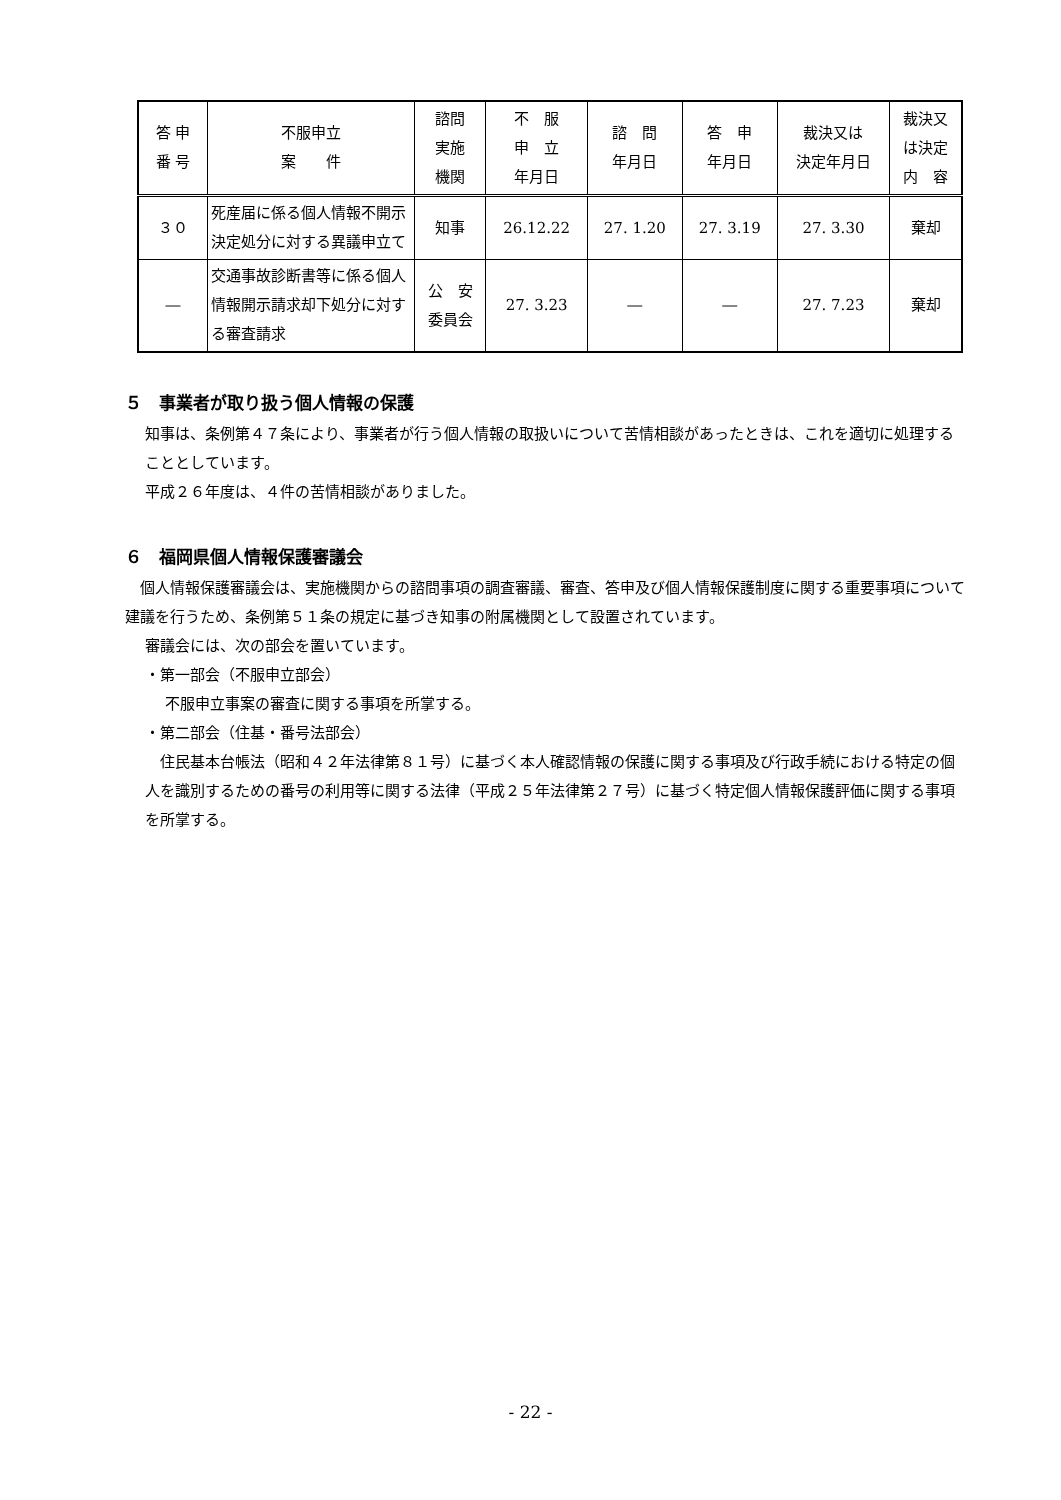| 答 申 番 号 | 不服申立 案 件 | 諮問 実施 機関 | 不 服 申 立 年月日 | 諮 問 年月日 | 答 申 年月日 | 裁決又は 決定年月日 | 裁決又 は決定 内 容 |
| --- | --- | --- | --- | --- | --- | --- | --- |
| ３０ | 死産届に係る個人情報不開示決定処分に対する異議申立て | 知事 | 26.12.22 | 27. 1.20 | 27. 3.19 | 27. 3.30 | 棄却 |
| ― | 交通事故診断書等に係る個人情報開示請求却下処分に対する審査請求 | 公 安 委員会 | 27. 3.23 | ― | ― | 27. 7.23 | 棄却 |
５　事業者が取り扱う個人情報の保護
知事は、条例第４７条により、事業者が行う個人情報の取扱いについて苦情相談があったときは、これを適切に処理することとしています。
平成２６年度は、４件の苦情相談がありました。
６　福岡県個人情報保護審議会
　個人情報保護審議会は、実施機関からの諮問事項の調査審議、審査、答申及び個人情報保護制度に関する重要事項について建議を行うため、条例第５１条の規定に基づき知事の附属機関として設置されています。
審議会には、次の部会を置いています。
・第一部会（不服申立部会）
不服申立事案の審査に関する事項を所掌する。
・第二部会（住基・番号法部会）
　住民基本台帳法（昭和４２年法律第８１号）に基づく本人確認情報の保護に関する事項及び行政手続における特定の個人を識別するための番号の利用等に関する法律（平成２５年法律第２７号）に基づく特定個人情報保護評価に関する事項を所掌する。
- 22 -